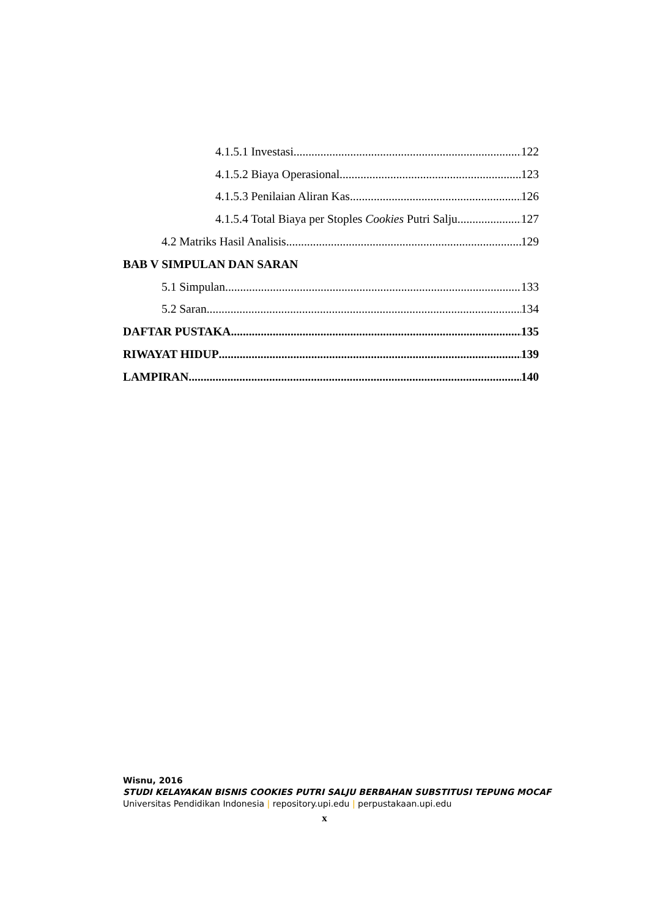4.1.5.1 Investasi 122
4.1.5.2 Biaya Operasional 123
4.1.5.3 Penilaian Aliran Kas 126
4.1.5.4 Total Biaya per Stoples Cookies Putri Salju 127
4.2 Matriks Hasil Analisis 129
BAB V SIMPULAN DAN SARAN
5.1 Simpulan 133
5.2 Saran 134
DAFTAR PUSTAKA 135
RIWAYAT HIDUP 139
LAMPIRAN 140
Wisnu, 2016
STUDI KELAYAKAN BISNIS COOKIES PUTRI SALJU BERBAHAN SUBSTITUSI TEPUNG MOCAF
Universitas Pendidikan Indonesia | repository.upi.edu | perpustakaan.upi.edu
x